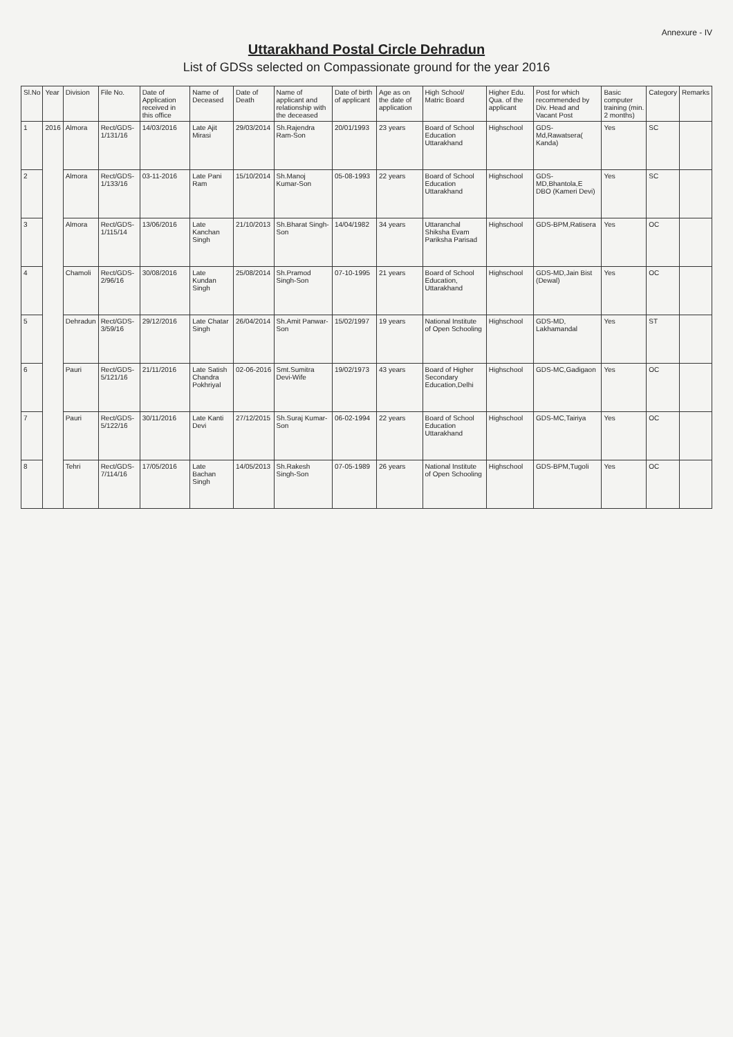Annexure - IV
Uttarakhand Postal Circle Dehradun
List of GDSs selected on Compassionate ground for the year 2016
| Sl.No | Year | Division | File No. | Date of Application received in this office | Name of Deceased | Date of Death | Name of applicant and relationship with the deceased | Date of birth of applicant | Age as on the date of application | High School/ Matric Board | Higher Edu. Qua. of the applicant | Post for which recommended by Div. Head and Vacant Post | Basic computer training (min. 2 months) | Category | Remarks |
| --- | --- | --- | --- | --- | --- | --- | --- | --- | --- | --- | --- | --- | --- | --- | --- |
| 1 | 2016 | Almora | Rect/GDS-1/131/16 | 14/03/2016 | Late Ajit Mirasi | 29/03/2014 | Sh.Rajendra Ram-Son | 20/01/1993 | 23 years | Board of School Education Uttarakhand | Highschool | GDS-Md,Rawatsera( Kanda) | Yes | SC | |
| 2 | | Almora | Rect/GDS-1/133/16 | 03-11-2016 | Late Pani Ram | 15/10/2014 | Sh.Manoj Kumar-Son | 05-08-1993 | 22 years | Board of School Education Uttarakhand | Highschool | GDS-MD,Bhantola,E DBO (Kameri Devi) | Yes | SC | |
| 3 | | Almora | Rect/GDS-1/115/14 | 13/06/2016 | Late Kanchan Singh | 21/10/2013 | Sh.Bharat Singh-Son | 14/04/1982 | 34 years | Uttaranchal Shiksha Evam Pariksha Parisad | Highschool | GDS-BPM,Ratisera | Yes | OC | |
| 4 | | Chamoli | Rect/GDS-2/96/16 | 30/08/2016 | Late Kundan Singh | 25/08/2014 | Sh.Pramod Singh-Son | 07-10-1995 | 21 years | Board of School Education, Uttarakhand | Highschool | GDS-MD,Jain Bist (Dewal) | Yes | OC | |
| 5 | | Dehradun | Rect/GDS-3/59/16 | 29/12/2016 | Late Chatar Singh | 26/04/2014 | Sh.Amit Panwar-Son | 15/02/1997 | 19 years | National Institute of Open Schooling | Highschool | GDS-MD, Lakhamandal | Yes | ST | |
| 6 | | Pauri | Rect/GDS-5/121/16 | 21/11/2016 | Late Satish Chandra Pokhriyal | 02-06-2016 | Smt.Sumitra Devi-Wife | 19/02/1973 | 43 years | Board of Higher Secondary Education,Delhi | Highschool | GDS-MC,Gadigaon | Yes | OC | |
| 7 | | Pauri | Rect/GDS-5/122/16 | 30/11/2016 | Late Kanti Devi | 27/12/2015 | Sh.Suraj Kumar-Son | 06-02-1994 | 22 years | Board of School Education Uttarakhand | Highschool | GDS-MC,Tairiya | Yes | OC | |
| 8 | | Tehri | Rect/GDS-7/114/16 | 17/05/2016 | Late Bachan Singh | 14/05/2013 | Sh.Rakesh Singh-Son | 07-05-1989 | 26 years | National Institute of Open Schooling | Highschool | GDS-BPM,Tugoli | Yes | OC | |